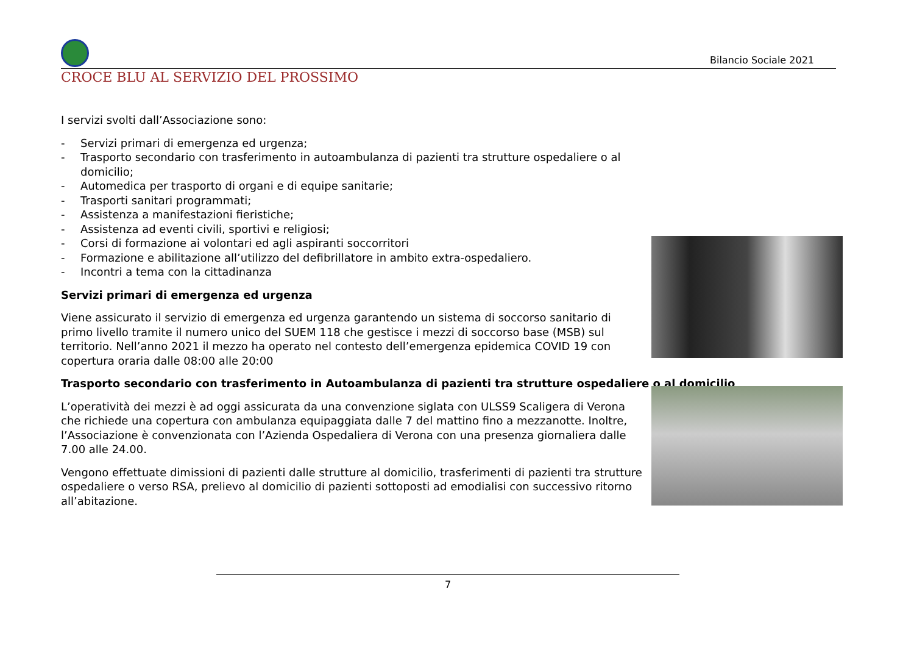Bilancio Sociale 2021
CROCE BLU AL SERVIZIO DEL PROSSIMO
I servizi svolti dall’Associazione sono:
- Servizi primari di emergenza ed urgenza;
- Trasporto secondario con trasferimento in autoambulanza di pazienti tra strutture ospedaliere o al domicilio;
- Automedica per trasporto di organi e di equipe sanitarie;
- Trasporti sanitari programmati;
- Assistenza a manifestazioni fieristiche;
- Assistenza ad eventi civili, sportivi e religiosi;
- Corsi di formazione ai volontari ed agli aspiranti soccorritori
- Formazione e abilitazione all’utilizzo del defibrillatore in ambito extra-ospedaliero.
- Incontri a tema con la cittadinanza
Servizi primari di emergenza ed urgenza
Viene assicurato il servizio di emergenza ed urgenza garantendo un sistema di soccorso sanitario di primo livello tramite il numero unico del SUEM 118 che gestisce i mezzi di soccorso base (MSB) sul territorio. Nell’anno 2021 il mezzo ha operato nel contesto dell’emergenza epidemica COVID 19 con copertura oraria dalle 08:00 alle 20:00
Trasporto secondario con trasferimento in Autoambulanza di pazienti tra strutture ospedaliere o al domicilio
L’operatività dei mezzi è ad oggi assicurata da una convenzione siglata con ULSS9 Scaligera di Verona che richiede una copertura con ambulanza equipaggiata dalle 7 del mattino fino a mezzanotte. Inoltre, l’Associazione è convenzionata con l’Azienda Ospedaliera di Verona con una presenza giornaliera dalle 7.00 alle 24.00.
Vengono effettuate dimissioni di pazienti dalle strutture al domicilio, trasferimenti di pazienti tra strutture ospedaliere o verso RSA, prelievo al domicilio di pazienti sottoposti ad emodialisi con successivo ritorno all’abitazione.
7